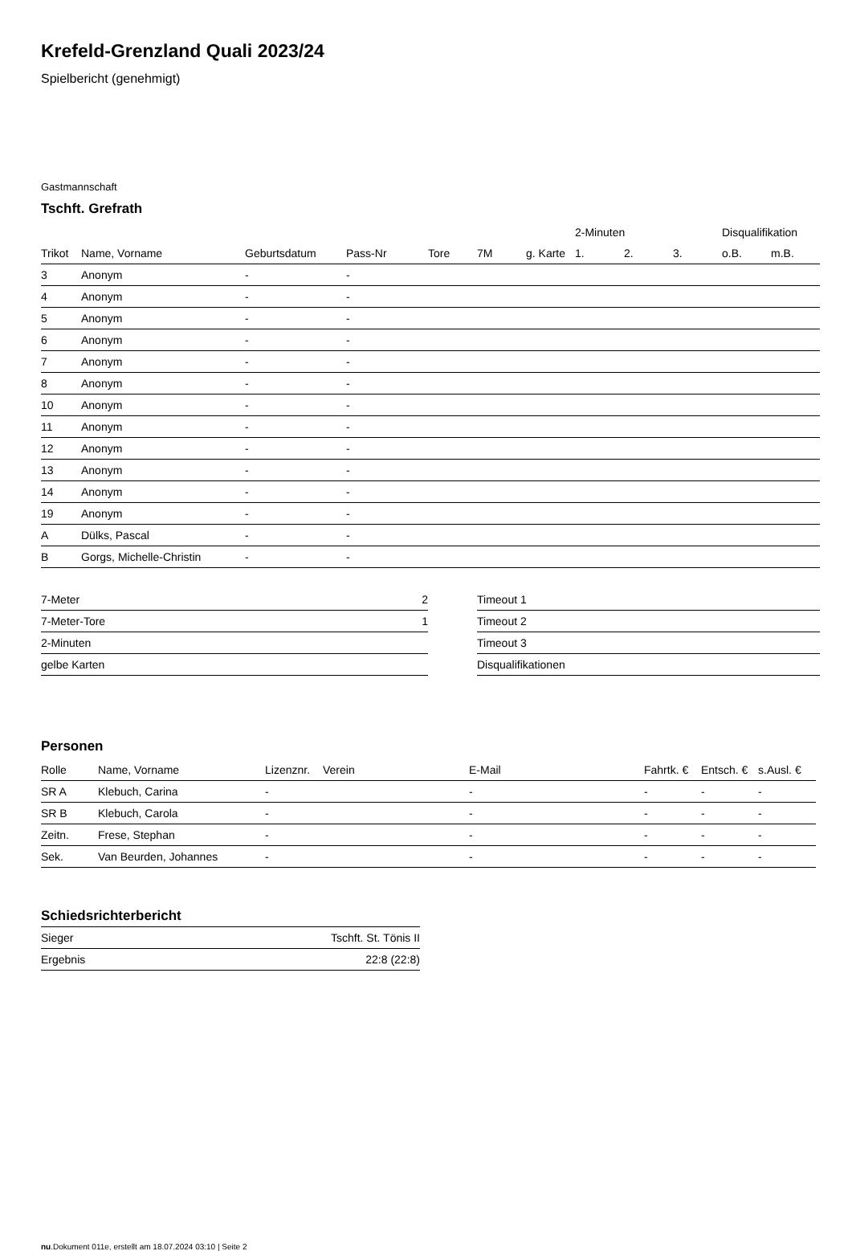Krefeld-Grenzland Quali 2023/24
Spielbericht (genehmigt)
Gastmannschaft
Tschft. Grefrath
| | | | | | | | | 2-Minuten | | | Disqualifikation | |
| --- | --- | --- | --- | --- | --- | --- | --- | --- | --- | --- | --- | --- |
| Trikot | Name, Vorname | Geburtsdatum | Pass-Nr | Tore | 7M | g. Karte | | 1. | 2. | 3. | o.B. | m.B. |
| 3 | Anonym | - | - | | | | | | | | | |
| 4 | Anonym | - | - | | | | | | | | | |
| 5 | Anonym | - | - | | | | | | | | | |
| 6 | Anonym | - | - | | | | | | | | | |
| 7 | Anonym | - | - | | | | | | | | | |
| 8 | Anonym | - | - | | | | | | | | | |
| 10 | Anonym | - | - | | | | | | | | | |
| 11 | Anonym | - | - | | | | | | | | | |
| 12 | Anonym | - | - | | | | | | | | | |
| 13 | Anonym | - | - | | | | | | | | | |
| 14 | Anonym | - | - | | | | | | | | | |
| 19 | Anonym | - | - | | | | | | | | | |
| A | Dülks, Pascal | - | - | | | | | | | | | |
| B | Gorgs, Michelle-Christin | - | - | | | | | | | | | |
| 7-Meter | 2 |
| 7-Meter-Tore | 1 |
| 2-Minuten | |
| gelbe Karten | |
| Timeout 1 |
| Timeout 2 |
| Timeout 3 |
| Disqualifikationen |
Personen
| Rolle | Name, Vorname | Lizenznr. | Verein | E-Mail | Fahrtk. € | Entsch. € | s.Ausl. € |
| --- | --- | --- | --- | --- | --- | --- | --- |
| SR A | Klebuch, Carina | - | | - | - | - | - |
| SR B | Klebuch, Carola | - | | - | - | - | - |
| Zeitn. | Frese, Stephan | - | | - | - | - | - |
| Sek. | Van Beurden, Johannes | - | | - | - | - | - |
Schiedsrichterbericht
| Sieger | Tschft. St. Tönis II |
| Ergebnis | 22:8 (22:8) |
nu.Dokument 011e, erstellt am 18.07.2024 03:10 | Seite 2